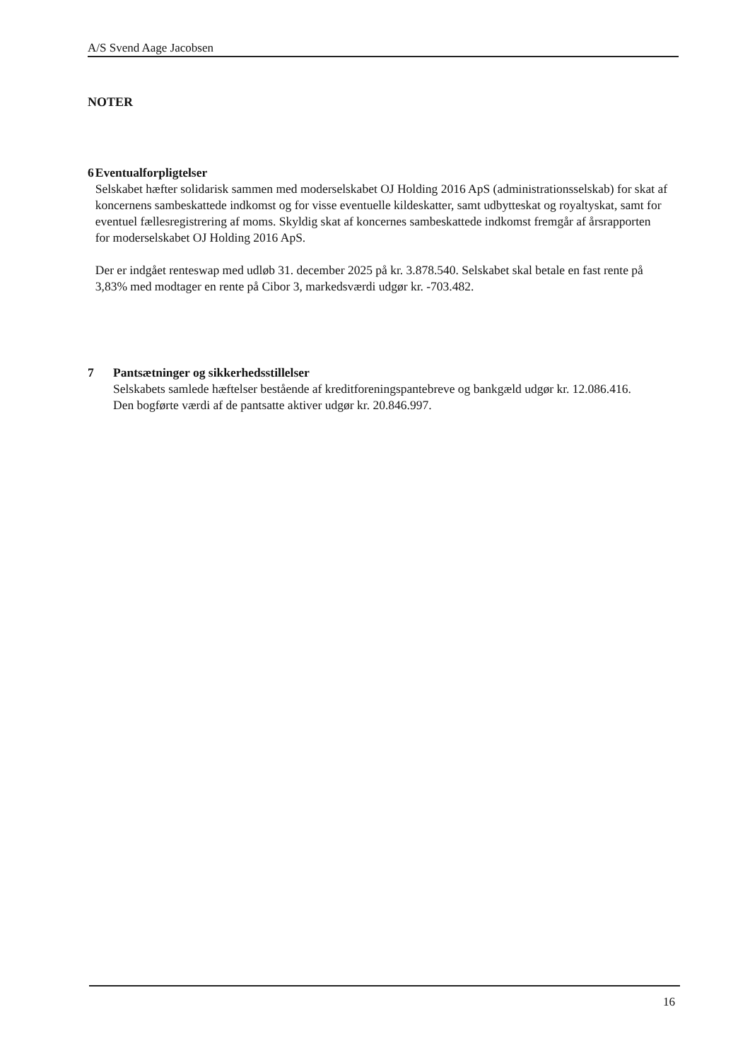A/S Svend Aage Jacobsen
NOTER
6 Eventualforpligtelser
Selskabet hæfter solidarisk sammen med moderselskabet OJ Holding 2016 ApS (administrationsselskab) for skat af koncernens sambeskattede indkomst og for visse eventuelle kildeskatter, samt udbytteskat og royaltyskat, samt for eventuel fællesregistrering af moms. Skyldig skat af koncernes sambeskattede indkomst fremgår af årsrapporten for moderselskabet OJ Holding 2016 ApS.
Der er indgået renteswap med udløb 31. december 2025 på kr. 3.878.540. Selskabet skal betale en fast rente på 3,83% med modtager en rente på Cibor 3, markedsværdi udgør kr. -703.482.
7 Pantsætninger og sikkerhedsstillelser
Selskabets samlede hæftelser bestående af kreditforeningspantebreve og bankgæld udgør kr. 12.086.416.
Den bogførte værdi af de pantsatte aktiver udgør kr. 20.846.997.
16